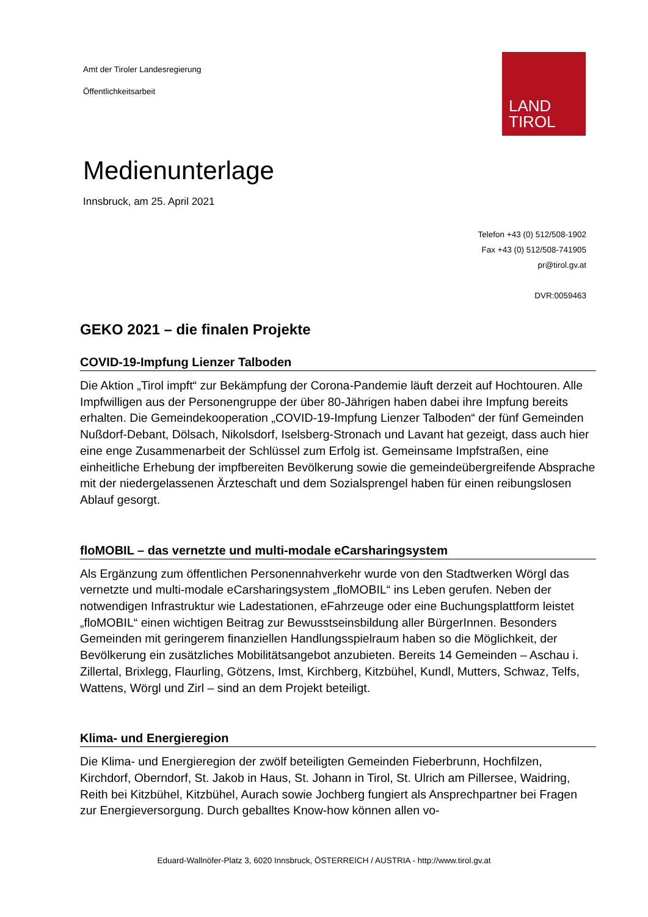Amt der Tiroler Landesregierung
Öffentlichkeitsarbeit
LAND
TIROL
Medienunterlage
Innsbruck, am 25. April 2021
Telefon +43 (0) 512/508-1902
Fax +43 (0) 512/508-741905
pr@tirol.gv.at
DVR:0059463
GEKO 2021 – die finalen Projekte
COVID-19-Impfung Lienzer Talboden
Die Aktion „Tirol impft“ zur Bekämpfung der Corona-Pandemie läuft derzeit auf Hochtouren. Alle Impfwilligen aus der Personengruppe der über 80-Jährigen haben dabei ihre Impfung bereits erhalten. Die Gemeindekooperation „COVID-19-Impfung Lienzer Talboden“ der fünf Gemeinden Nußdorf-Debant, Dölsach, Nikolsdorf, Iselsberg-Stronach und Lavant hat gezeigt, dass auch hier eine enge Zusammenarbeit der Schlüssel zum Erfolg ist. Gemeinsame Impfstraßen, eine einheitliche Erhebung der impfbereiten Bevölkerung sowie die gemeindeübergreifende Absprache mit der niedergelassenen Ärzteschaft und dem Sozialsprengel haben für einen reibungslosen Ablauf gesorgt.
floMOBIL – das vernetzte und multi-modale eCarsharingsystem
Als Ergänzung zum öffentlichen Personennahverkehr wurde von den Stadtwerken Wörgl das vernetzte und multi-modale eCarsharingsystem „floMOBIL“ ins Leben gerufen. Neben der notwendigen Infrastruktur wie Ladestationen, eFahrzeuge oder eine Buchungsplattform leistet „floMOBIL“ einen wichtigen Beitrag zur Bewusstseinsbildung aller BürgerInnen. Besonders Gemeinden mit geringerem finanziellen Handlungsspielraum haben so die Möglichkeit, der Bevölkerung ein zusätzliches Mobilitätsangebot anzubieten. Bereits 14 Gemeinden – Aschau i. Zillertal, Brixlegg, Flaurling, Götzens, Imst, Kirchberg, Kitzbühel, Kundl, Mutters, Schwaz, Telfs, Wattens, Wörgl und Zirl – sind an dem Projekt beteiligt.
Klima- und Energieregion
Die Klima- und Energieregion der zwölf beteiligten Gemeinden Fieberbrunn, Hochfilzen, Kirchdorf, Oberndorf, St. Jakob in Haus, St. Johann in Tirol, St. Ulrich am Pillersee, Waidring, Reith bei Kitzbühel, Kitzbühel, Aurach sowie Jochberg fungiert als Ansprechpartner bei Fragen zur Energieversorgung. Durch geballtes Know-how können allen vo-
Eduard-Wallnöfer-Platz 3, 6020 Innsbruck, ÖSTERREICH / AUSTRIA - http://www.tirol.gv.at